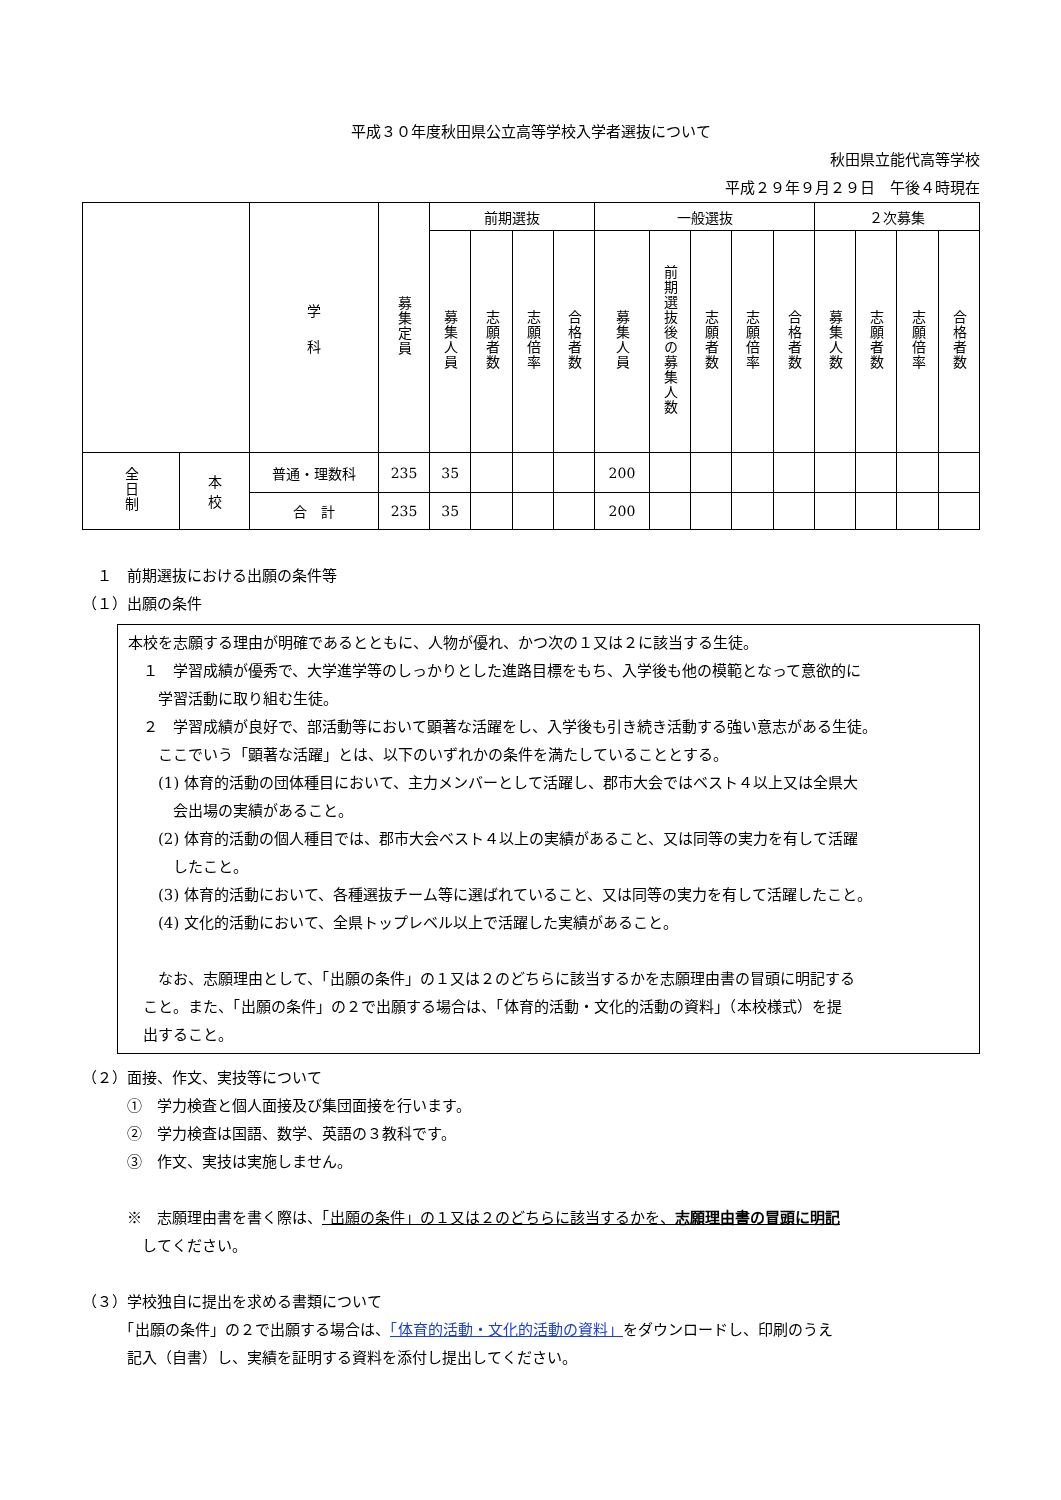平成３０年度秋田県公立高等学校入学者選抜について
秋田県立能代高等学校
平成２９年９月２９日　午後４時現在
| | | 学 科 | 募集定員 | 前期選抜 | | | | 一般選抜 | | | | | ２次募集 | | | |
| --- | --- | --- | --- | --- | --- | --- | --- | --- | --- | --- | --- | --- | --- | --- | --- | --- |
| | | | | 募集人員 | 志願者数 | 志願倍率 | 合格者数 | 募集人員 | 前期選抜後の募集人数 | 志願者数 | 志願倍率 | 合格者数 | 募集人数 | 志願者数 | 志願倍率 | 合格者数 |
| 全日制 | 本 校 | 普通・理数科 | 235 | 35 | | | | 200 | | | | | | | | |
| | | 合 計 | 235 | 35 | | | | 200 | | | | | | | | |
　１　前期選抜における出願の条件等
（１）出願の条件
本校を志願する理由が明確であるとともに、人物が優れ、かつ次の１又は２に該当する生徒。
　１　学習成績が優秀で、大学進学等のしっかりとした進路目標をもち、入学後も他の模範となって意欲的に
　　学習活動に取り組む生徒。
　２　学習成績が良好で、部活動等において顕著な活躍をし、入学後も引き続き活動する強い意志がある生徒。
　　ここでいう「顕著な活躍」とは、以下のいずれかの条件を満たしていることとする。
　　(1) 体育的活動の団体種目において、主力メンバーとして活躍し、郡市大会ではベスト４以上又は全県大
　　　会出場の実績があること。
　　(2) 体育的活動の個人種目では、郡市大会ベスト４以上の実績があること、又は同等の実力を有して活躍
　　　したこと。
　　(3) 体育的活動において、各種選抜チーム等に選ばれていること、又は同等の実力を有して活躍したこと。
　　(4) 文化的活動において、全県トップレベル以上で活躍した実績があること。
　　なお、志願理由として、「出願の条件」の１又は２のどちらに該当するかを志願理由書の冒頭に明記する
　こと。また、「出願の条件」の２で出願する場合は、「体育的活動・文化的活動の資料」（本校様式）を提
　出すること。
（２）面接、作文、実技等について
　　　①　学力検査と個人面接及び集団面接を行います。
　　　②　学力検査は国語、数学、英語の３教科です。
　　　③　作文、実技は実施しません。
　　　※　志願理由書を書く際は、「出願の条件」の１又は２のどちらに該当するかを、志願理由書の冒頭に明記
　　　　してください。
（３）学校独自に提出を求める書類について
　　　「出願の条件」の２で出願する場合は、「体育的活動・文化的活動の資料」をダウンロードし、印刷のうえ
　　　記入（自書）し、実績を証明する資料を添付し提出してください。